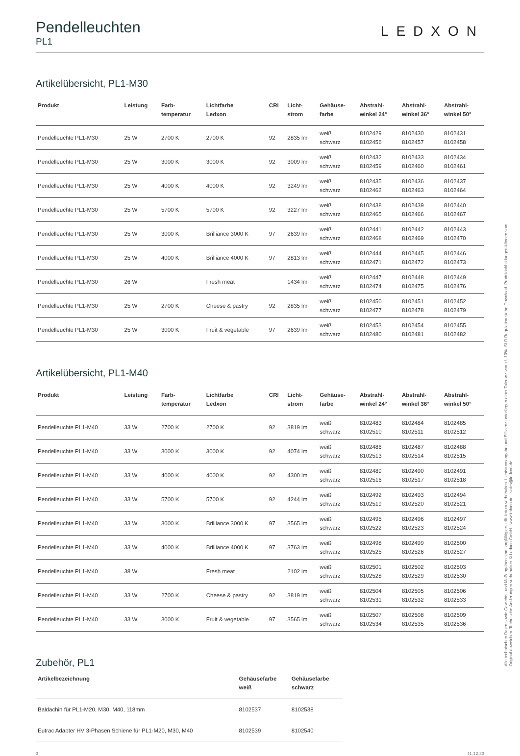Pendelleuchten
PL1
LEDXON
Artikelübersicht, PL1-M30
| Produkt | Leistung | Farb- temperatur | Lichtfarbe Ledxon | CRI | Licht- strom | Gehäuse- farbe | Abstrahl- winkel 24° | Abstrahl- winkel 36° | Abstrahl- winkel 50° |
| --- | --- | --- | --- | --- | --- | --- | --- | --- | --- |
| Pendelleuchte PL1-M30 | 25 W | 2700 K | 2700 K | 92 | 2835 lm | weiß schwarz | 8102429 8102456 | 8102430 8102457 | 8102431 8102458 |
| Pendelleuchte PL1-M30 | 25 W | 3000 K | 3000 K | 92 | 3009 lm | weiß schwarz | 8102432 8102459 | 8102433 8102460 | 8102434 8102461 |
| Pendelleuchte PL1-M30 | 25 W | 4000 K | 4000 K | 92 | 3249 lm | weiß schwarz | 8102435 8102462 | 8102436 8102463 | 8102437 8102464 |
| Pendelleuchte PL1-M30 | 25 W | 5700 K | 5700 K | 92 | 3227 lm | weiß schwarz | 8102438 8102465 | 8102439 8102466 | 8102440 8102467 |
| Pendelleuchte PL1-M30 | 25 W | 3000 K | Brilliance 3000 K | 97 | 2639 lm | weiß schwarz | 8102441 8102468 | 8102442 8102469 | 8102443 8102470 |
| Pendelleuchte PL1-M30 | 25 W | 4000 K | Brilliance 4000 K | 97 | 2813 lm | weiß schwarz | 8102444 8102471 | 8102445 8102472 | 8102446 8102473 |
| Pendelleuchte PL1-M30 | 26 W | | Fresh meat | | 1434 lm | weiß schwarz | 8102447 8102474 | 8102448 8102475 | 8102449 8102476 |
| Pendelleuchte PL1-M30 | 25 W | 2700 K | Cheese & pastry | 92 | 2835 lm | weiß schwarz | 8102450 8102477 | 8102451 8102478 | 8102452 8102479 |
| Pendelleuchte PL1-M30 | 25 W | 3000 K | Fruit & vegetable | 97 | 2639 lm | weiß schwarz | 8102453 8102480 | 8102454 8102481 | 8102455 8102482 |
Artikelübersicht, PL1-M40
| Produkt | Leistung | Farb- temperatur | Lichtfarbe Ledxon | CRI | Licht- strom | Gehäuse- farbe | Abstrahl- winkel 24° | Abstrahl- winkel 36° | Abstrahl- winkel 50° |
| --- | --- | --- | --- | --- | --- | --- | --- | --- | --- |
| Pendelleuchte PL1-M40 | 33 W | 2700 K | 2700 K | 92 | 3819 lm | weiß schwarz | 8102483 8102510 | 8102484 8102511 | 8102485 8102512 |
| Pendelleuchte PL1-M40 | 33 W | 3000 K | 3000 K | 92 | 4074 lm | weiß schwarz | 8102486 8102513 | 8102487 8102514 | 8102488 8102515 |
| Pendelleuchte PL1-M40 | 33 W | 4000 K | 4000 K | 92 | 4300 lm | weiß schwarz | 8102489 8102516 | 8102490 8102517 | 8102491 8102518 |
| Pendelleuchte PL1-M40 | 33 W | 5700 K | 5700 K | 92 | 4244 lm | weiß schwarz | 8102492 8102519 | 8102493 8102520 | 8102494 8102521 |
| Pendelleuchte PL1-M40 | 33 W | 3000 K | Brilliance 3000 K | 97 | 3565 lm | weiß schwarz | 8102495 8102522 | 8102496 8102523 | 8102497 8102524 |
| Pendelleuchte PL1-M40 | 33 W | 4000 K | Brilliance 4000 K | 97 | 3763 lm | weiß schwarz | 8102498 8102525 | 8102499 8102526 | 8102500 8102527 |
| Pendelleuchte PL1-M40 | 38 W | | Fresh meat | | 2102 lm | weiß schwarz | 8102501 8102528 | 8102502 8102529 | 8102503 8102530 |
| Pendelleuchte PL1-M40 | 33 W | 2700 K | Cheese & pastry | 92 | 3819 lm | weiß schwarz | 8102504 8102531 | 8102505 8102532 | 8102506 8102533 |
| Pendelleuchte PL1-M40 | 33 W | 3000 K | Fruit & vegetable | 97 | 3565 lm | weiß schwarz | 8102507 8102534 | 8102508 8102535 | 8102509 8102536 |
Zubehör, PL1
| Artikelbezeichnung | Gehäusefarbe weiß | Gehäusefarbe schwarz |
| --- | --- | --- |
| Baldachin für PL1-M20, M30, M40, 118mm | 8102537 | 8102538 |
| Eutrac Adapter HV 3-Phasen Schiene für PL1-M20, M30, M40 | 8102539 | 8102540 |
3 11.12.23
Alle technischen Daten sowie Gewichts- und Maßangaben sind sorgfältig erstellt. Irrtum vorbehalten. Lichtstromangabe und Effizienz unterliegen einer Toleranz von +/- 10%. SLR Regulation siehe Download. Produktabbildungen können vom Original abweichen. Technische Änderungen vorbehalten ©Ledxon GmbH - www.ledxon.de - sales@ledxon.de